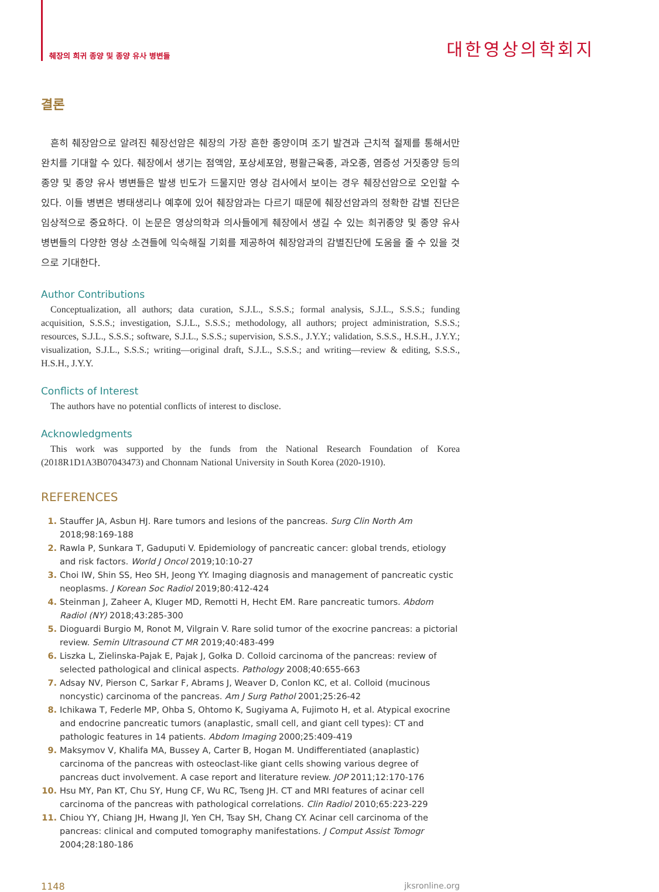췌장의 희귀 종양 및 종양 유사 병변들
대한영상의학회지
결론
흔히 췌장암으로 알려진 췌장선암은 췌장의 가장 흔한 종양이며 조기 발견과 근치적 절제를 통해서만 완치를 기대할 수 있다. 췌장에서 생기는 점액암, 포상세포암, 평활근육종, 과오종, 염증성 거짓종양 등의 종양 및 종양 유사 병변들은 발생 빈도가 드물지만 영상 검사에서 보이는 경우 췌장선암으로 오인할 수 있다. 이들 병변은 병태생리나 예후에 있어 췌장암과는 다르기 때문에 췌장선암과의 정확한 감별 진단은 임상적으로 중요하다. 이 논문은 영상의학과 의사들에게 췌장에서 생길 수 있는 희귀종양 및 종양 유사 병변들의 다양한 영상 소견들에 익숙해질 기회를 제공하여 췌장암과의 감별진단에 도움을 줄 수 있을 것으로 기대한다.
Author Contributions
Conceptualization, all authors; data curation, S.J.L., S.S.S.; formal analysis, S.J.L., S.S.S.; funding acquisition, S.S.S.; investigation, S.J.L., S.S.S.; methodology, all authors; project administration, S.S.S.; resources, S.J.L., S.S.S.; software, S.J.L., S.S.S.; supervision, S.S.S., J.Y.Y.; validation, S.S.S., H.S.H., J.Y.Y.; visualization, S.J.L., S.S.S.; writing—original draft, S.J.L., S.S.S.; and writing—review & editing, S.S.S., H.S.H., J.Y.Y.
Conflicts of Interest
The authors have no potential conflicts of interest to disclose.
Acknowledgments
This work was supported by the funds from the National Research Foundation of Korea (2018R1D1A3B07043473) and Chonnam National University in South Korea (2020-1910).
REFERENCES
1. Stauffer JA, Asbun HJ. Rare tumors and lesions of the pancreas. Surg Clin North Am 2018;98:169-188
2. Rawla P, Sunkara T, Gaduputi V. Epidemiology of pancreatic cancer: global trends, etiology and risk factors. World J Oncol 2019;10:10-27
3. Choi IW, Shin SS, Heo SH, Jeong YY. Imaging diagnosis and management of pancreatic cystic neoplasms. J Korean Soc Radiol 2019;80:412-424
4. Steinman J, Zaheer A, Kluger MD, Remotti H, Hecht EM. Rare pancreatic tumors. Abdom Radiol (NY) 2018;43:285-300
5. Dioguardi Burgio M, Ronot M, Vilgrain V. Rare solid tumor of the exocrine pancreas: a pictorial review. Semin Ultrasound CT MR 2019;40:483-499
6. Liszka L, Zielinska-Pajak E, Pajak J, Gołka D. Colloid carcinoma of the pancreas: review of selected pathological and clinical aspects. Pathology 2008;40:655-663
7. Adsay NV, Pierson C, Sarkar F, Abrams J, Weaver D, Conlon KC, et al. Colloid (mucinous noncystic) carcinoma of the pancreas. Am J Surg Pathol 2001;25:26-42
8. Ichikawa T, Federle MP, Ohba S, Ohtomo K, Sugiyama A, Fujimoto H, et al. Atypical exocrine and endocrine pancreatic tumors (anaplastic, small cell, and giant cell types): CT and pathologic features in 14 patients. Abdom Imaging 2000;25:409-419
9. Maksymov V, Khalifa MA, Bussey A, Carter B, Hogan M. Undifferentiated (anaplastic) carcinoma of the pancreas with osteoclast-like giant cells showing various degree of pancreas duct involvement. A case report and literature review. JOP 2011;12:170-176
10. Hsu MY, Pan KT, Chu SY, Hung CF, Wu RC, Tseng JH. CT and MRI features of acinar cell carcinoma of the pancreas with pathological correlations. Clin Radiol 2010;65:223-229
11. Chiou YY, Chiang JH, Hwang JI, Yen CH, Tsay SH, Chang CY. Acinar cell carcinoma of the pancreas: clinical and computed tomography manifestations. J Comput Assist Tomogr 2004;28:180-186
1148 jksronline.org